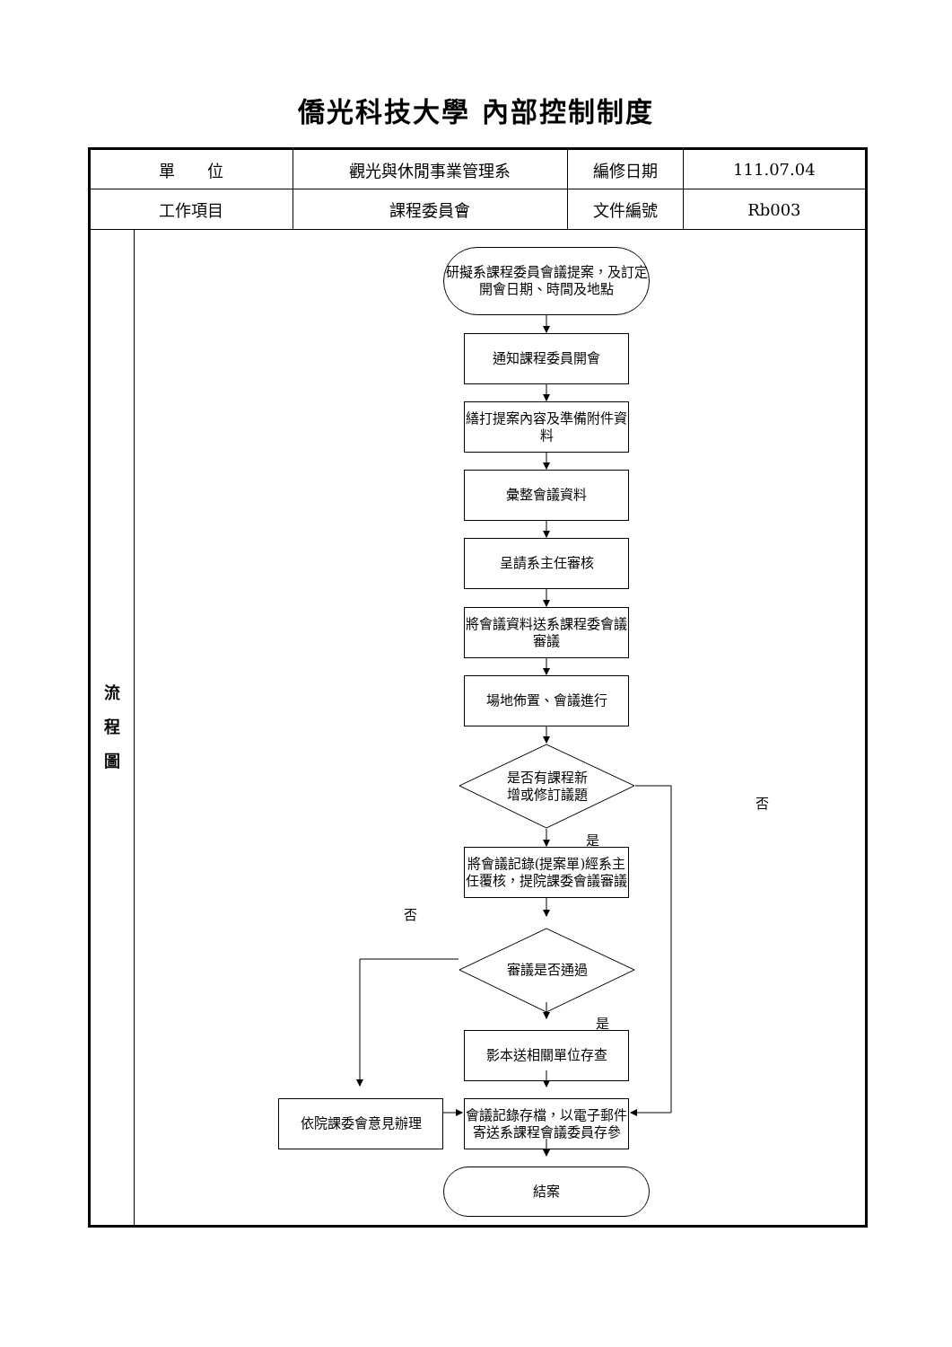僑光科技大學 內部控制制度
| 單 位 | | 觀光與休閒事業管理系 | 編修日期 | 111.07.04 |
| 工作項目 | | 課程委員會 | 文件編號 | Rb003 |
| 流 程 圖 | 研擬系課程委員會議提案，及訂定開會日期、時間及地點 通知課程委員開會 繕打提案內容及準備附件資料 彙整會議資料 呈請系主任審核 將會議資料送系課程委會議審議 場地佈置、會議進行 是否有課程新 增或修訂議題 否 是 將會議記錄(提案單)經系主任覆核，提院課委會議審議 否 審議是否通過 是 影本送相關單位存查 依院課委會意見辦理 會議記錄存檔，以電子郵件寄送系課程會議委員存參 結案 | | | |